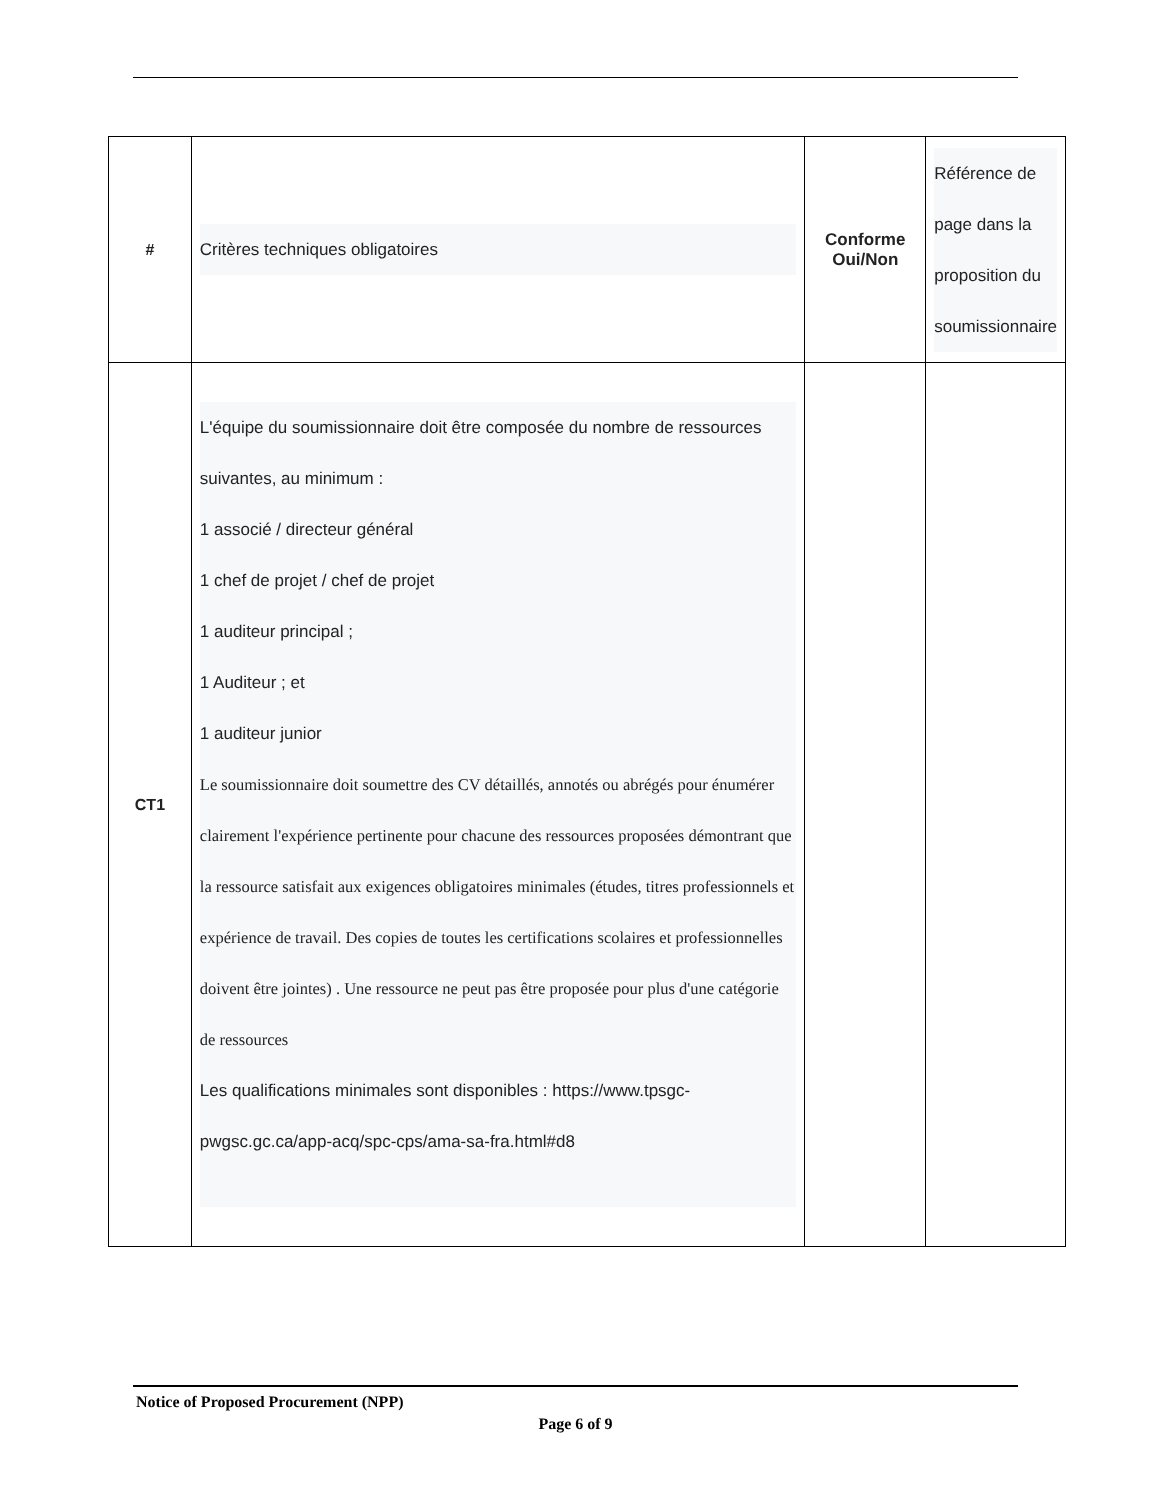| # | Critères techniques obligatoires | Conforme Oui/Non | Référence de page dans la proposition du soumissionnaire |
| CT1 | L'équipe du soumissionnaire doit être composée du nombre de ressources suivantes, au minimum : 1 associé / directeur général 1 chef de projet / chef de projet 1 auditeur principal ; 1 Auditeur ; et 1 auditeur junior Le soumissionnaire doit soumettre des CV détaillés, annotés ou abrégés pour énumérer clairement l'expérience pertinente pour chacune des ressources proposées démontrant que la ressource satisfait aux exigences obligatoires minimales (études, titres professionnels et expérience de travail. Des copies de toutes les certifications scolaires et professionnelles doivent être jointes) . Une ressource ne peut pas être proposée pour plus d'une catégorie de ressources Les qualifications minimales sont disponibles : https://www.tpsgc-pwgsc.gc.ca/app-acq/spc-cps/ama-sa-fra.html#d8 | | |
Notice of Proposed Procurement (NPP)
Page 6 of 9